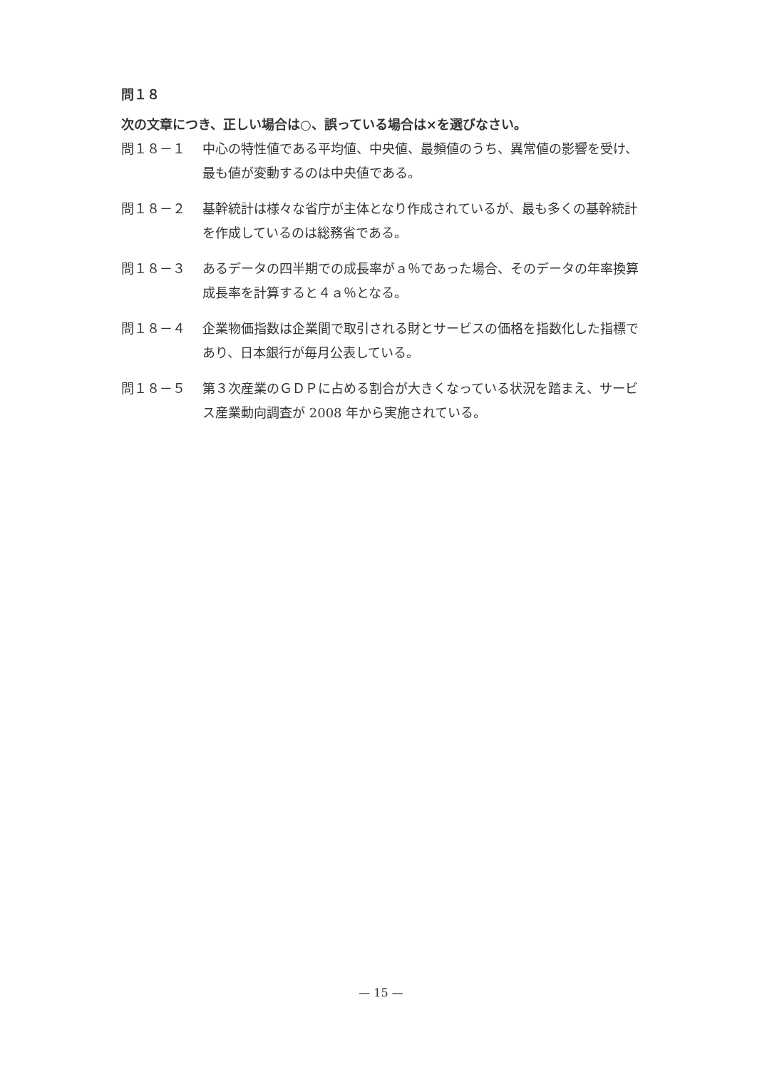問１８
次の文章につき、正しい場合は○、誤っている場合は×を選びなさい。
問１８－１ 中心の特性値である平均値、中央値、最頻値のうち、異常値の影響を受け、最も値が変動するのは中央値である。
問１８－２ 基幹統計は様々な省庁が主体となり作成されているが、最も多くの基幹統計を作成しているのは総務省である。
問１８－３ あるデータの四半期での成長率がａ％であった場合、そのデータの年率換算成長率を計算すると４ａ％となる。
問１８－４ 企業物価指数は企業間で取引される財とサービスの価格を指数化した指標であり、日本銀行が毎月公表している。
問１８－５ 第３次産業のＧＤＰに占める割合が大きくなっている状況を踏まえ、サービス産業動向調査が 2008 年から実施されている。
— 15 —